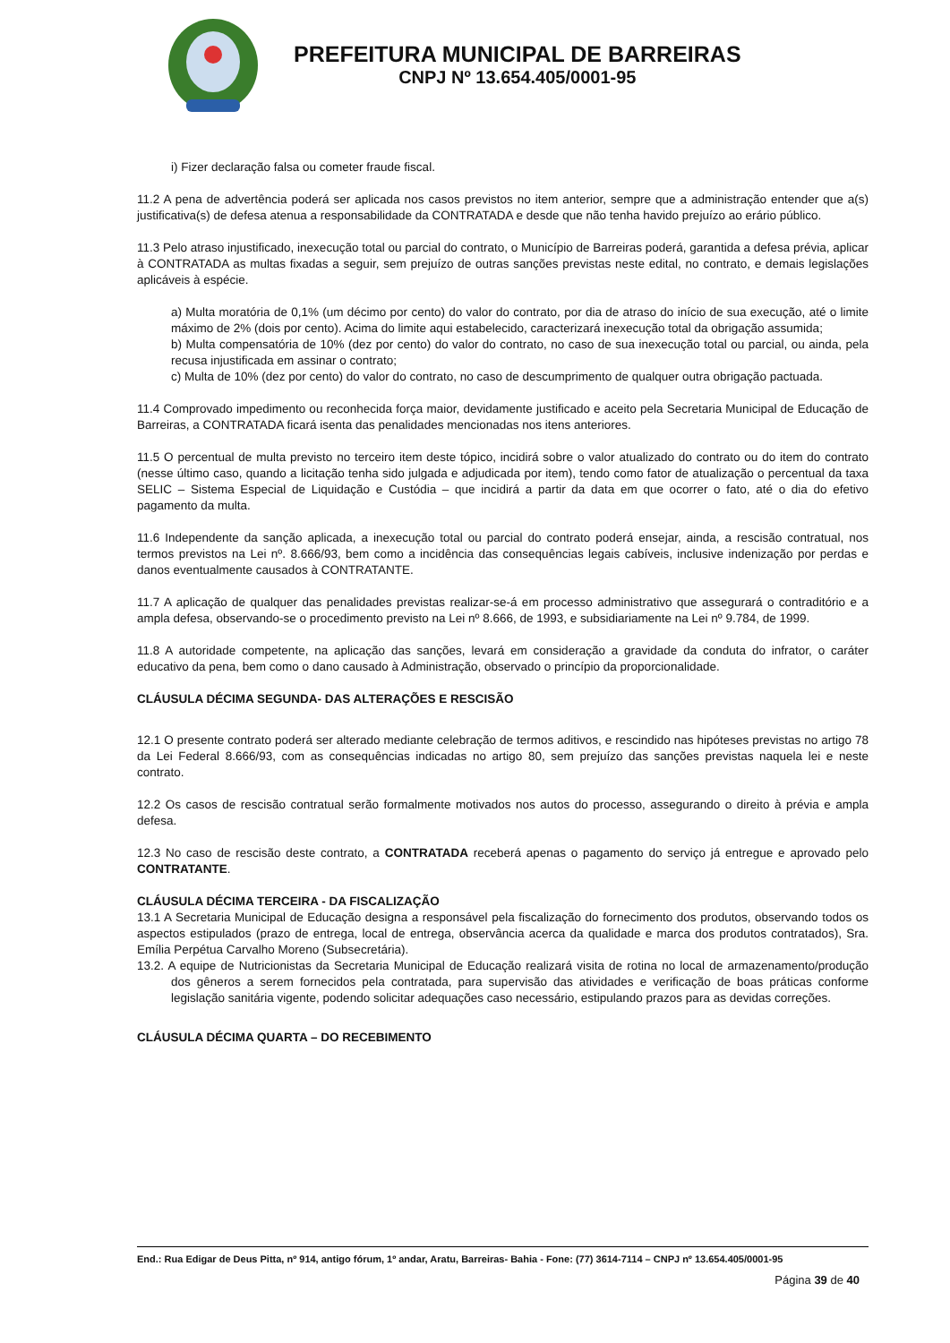PREFEITURA MUNICIPAL DE BARREIRAS
CNPJ Nº 13.654.405/0001-95
i) Fizer declaração falsa ou cometer fraude fiscal.
11.2 A pena de advertência poderá ser aplicada nos casos previstos no item anterior, sempre que a administração entender que a(s) justificativa(s) de defesa atenua a responsabilidade da CONTRATADA e desde que não tenha havido prejuízo ao erário público.
11.3 Pelo atraso injustificado, inexecução total ou parcial do contrato, o Município de Barreiras poderá, garantida a defesa prévia, aplicar à CONTRATADA as multas fixadas a seguir, sem prejuízo de outras sanções previstas neste edital, no contrato, e demais legislações aplicáveis à espécie.
a) Multa moratória de 0,1% (um décimo por cento) do valor do contrato, por dia de atraso do início de sua execução, até o limite máximo de 2% (dois por cento). Acima do limite aqui estabelecido, caracterizará inexecução total da obrigação assumida;
b) Multa compensatória de 10% (dez por cento) do valor do contrato, no caso de sua inexecução total ou parcial, ou ainda, pela recusa injustificada em assinar o contrato;
c) Multa de 10% (dez por cento) do valor do contrato, no caso de descumprimento de qualquer outra obrigação pactuada.
11.4 Comprovado impedimento ou reconhecida força maior, devidamente justificado e aceito pela Secretaria Municipal de Educação de Barreiras, a CONTRATADA ficará isenta das penalidades mencionadas nos itens anteriores.
11.5 O percentual de multa previsto no terceiro item deste tópico, incidirá sobre o valor atualizado do contrato ou do item do contrato (nesse último caso, quando a licitação tenha sido julgada e adjudicada por item), tendo como fator de atualização o percentual da taxa SELIC – Sistema Especial de Liquidação e Custódia – que incidirá a partir da data em que ocorrer o fato, até o dia do efetivo pagamento da multa.
11.6 Independente da sanção aplicada, a inexecução total ou parcial do contrato poderá ensejar, ainda, a rescisão contratual, nos termos previstos na Lei nº. 8.666/93, bem como a incidência das consequências legais cabíveis, inclusive indenização por perdas e danos eventualmente causados à CONTRATANTE.
11.7 A aplicação de qualquer das penalidades previstas realizar-se-á em processo administrativo que assegurará o contraditório e a ampla defesa, observando-se o procedimento previsto na Lei nº 8.666, de 1993, e subsidiariamente na Lei nº 9.784, de 1999.
11.8 A autoridade competente, na aplicação das sanções, levará em consideração a gravidade da conduta do infrator, o caráter educativo da pena, bem como o dano causado à Administração, observado o princípio da proporcionalidade.
CLÁUSULA DÉCIMA SEGUNDA- DAS ALTERAÇÕES E RESCISÃO
12.1 O presente contrato poderá ser alterado mediante celebração de termos aditivos, e rescindido nas hipóteses previstas no artigo 78 da Lei Federal 8.666/93, com as consequências indicadas no artigo 80, sem prejuízo das sanções previstas naquela lei e neste contrato.
12.2 Os casos de rescisão contratual serão formalmente motivados nos autos do processo, assegurando o direito à prévia e ampla defesa.
12.3 No caso de rescisão deste contrato, a CONTRATADA receberá apenas o pagamento do serviço já entregue e aprovado pelo CONTRATANTE.
CLÁUSULA DÉCIMA TERCEIRA - DA FISCALIZAÇÃO
13.1 A Secretaria Municipal de Educação designa a responsável pela fiscalização do fornecimento dos produtos, observando todos os aspectos estipulados (prazo de entrega, local de entrega, observância acerca da qualidade e marca dos produtos contratados), Sra. Emília Perpétua Carvalho Moreno (Subsecretária).
13.2. A equipe de Nutricionistas da Secretaria Municipal de Educação realizará visita de rotina no local de armazenamento/produção dos gêneros a serem fornecidos pela contratada, para supervisão das atividades e verificação de boas práticas conforme legislação sanitária vigente, podendo solicitar adequações caso necessário, estipulando prazos para as devidas correções.
CLÁUSULA DÉCIMA QUARTA – DO RECEBIMENTO
End.: Rua Edigar de Deus Pitta, nº 914, antigo fórum, 1º andar, Aratu, Barreiras- Bahia - Fone: (77) 3614-7114 – CNPJ nº 13.654.405/0001-95
Página 39 de 40